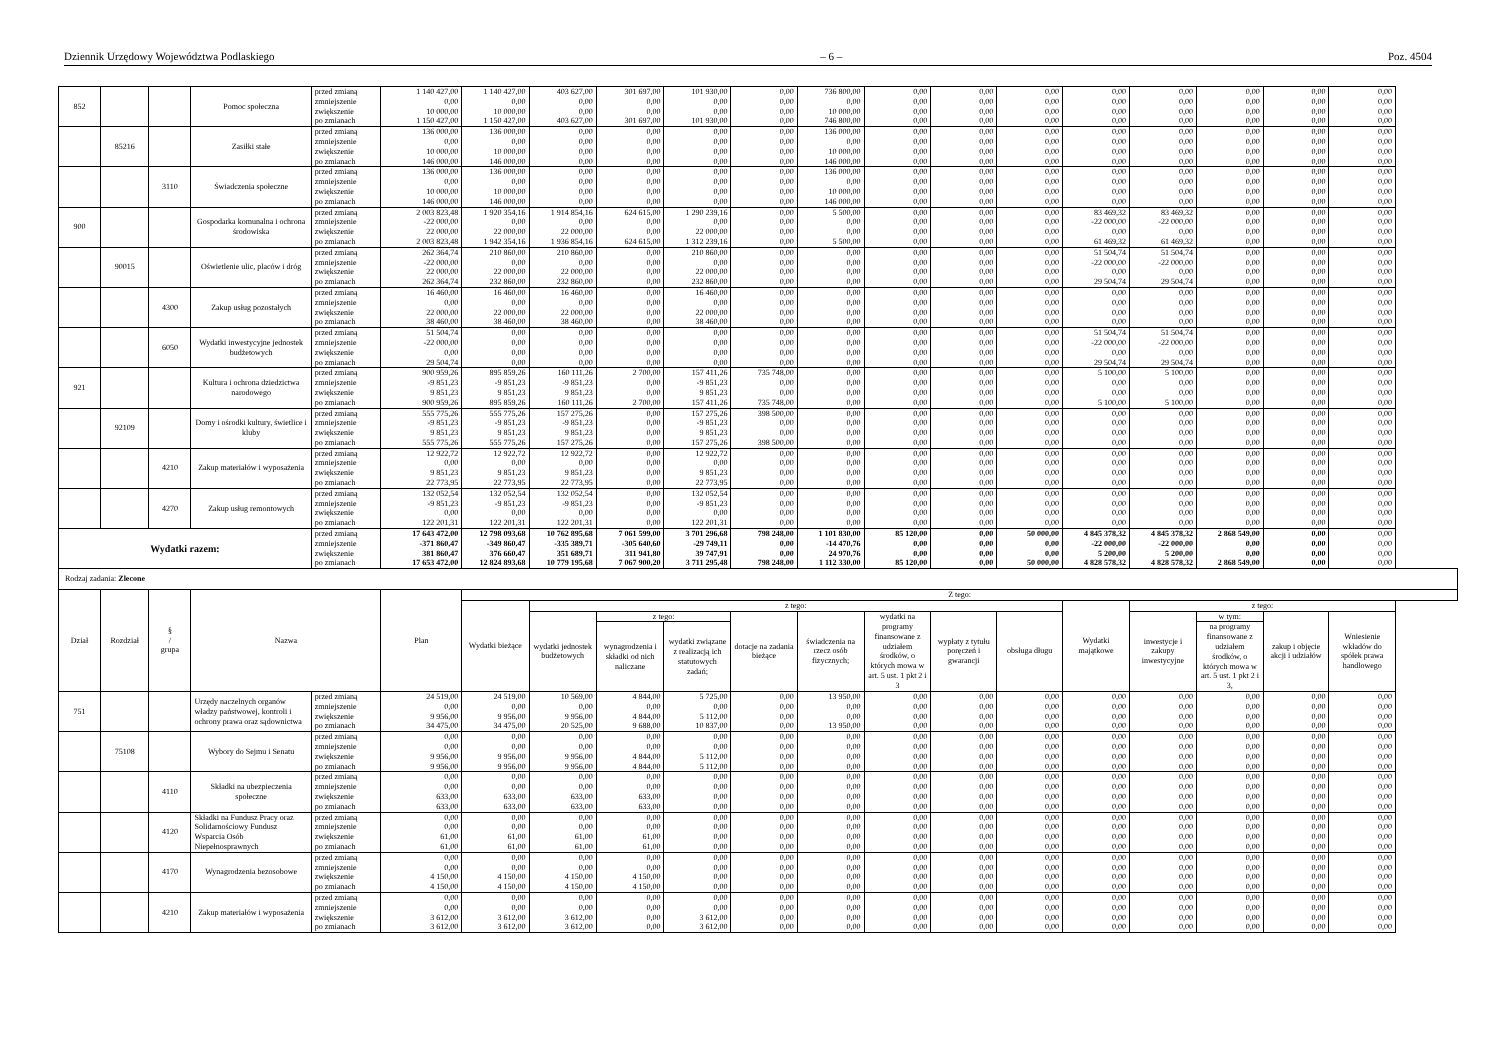Dziennik Urzędowy Województwa Podlaskiego – 6 – Poz. 4504
| 852 | | | Pomoc społeczna | przed zmianą | 1 140 427,00 | 1 140 427,00 | 403 627,00 | 301 697,00 | 101 930,00 | 0,00 | 736 800,00 | 0,00 | 0,00 | 0,00 | 0,00 | 0,00 | 0,00 | 0,00 | 0,00 |
| | | | | zmniejszenie | 0,00 | 0,00 | 0,00 | 0,00 | 0,00 | 0,00 | 0,00 | 0,00 | 0,00 | 0,00 | 0,00 | 0,00 | 0,00 | 0,00 | 0,00 |
| | | | | zwiększenie | 10 000,00 | 10 000,00 | 0,00 | 0,00 | 0,00 | 0,00 | 10 000,00 | 0,00 | 0,00 | 0,00 | 0,00 | 0,00 | 0,00 | 0,00 | 0,00 |
| | | | | po zmianach | 1 150 427,00 | 1 150 427,00 | 403 627,00 | 301 697,00 | 101 930,00 | 0,00 | 746 800,00 | 0,00 | 0,00 | 0,00 | 0,00 | 0,00 | 0,00 | 0,00 | 0,00 |
| | 85216 | | Zasiłki stałe | przed zmianą | 136 000,00 | 136 000,00 | 0,00 | 0,00 | 0,00 | 0,00 | 136 000,00 | 0,00 | 0,00 | 0,00 | 0,00 | 0,00 | 0,00 | 0,00 | 0,00 |
| | | | | zmniejszenie | 0,00 | 0,00 | 0,00 | 0,00 | 0,00 | 0,00 | 0,00 | 0,00 | 0,00 | 0,00 | 0,00 | 0,00 | 0,00 | 0,00 | 0,00 |
| | | | | zwiększenie | 10 000,00 | 10 000,00 | 0,00 | 0,00 | 0,00 | 0,00 | 10 000,00 | 0,00 | 0,00 | 0,00 | 0,00 | 0,00 | 0,00 | 0,00 | 0,00 |
| | | | | po zmianach | 146 000,00 | 146 000,00 | 0,00 | 0,00 | 0,00 | 0,00 | 146 000,00 | 0,00 | 0,00 | 0,00 | 0,00 | 0,00 | 0,00 | 0,00 | 0,00 |
| | | 3110 | Świadczenia społeczne | przed zmianą | 136 000,00 | 136 000,00 | 0,00 | 0,00 | 0,00 | 0,00 | 136 000,00 | 0,00 | 0,00 | 0,00 | 0,00 | 0,00 | 0,00 | 0,00 | 0,00 |
| | | | | zmniejszenie | 0,00 | 0,00 | 0,00 | 0,00 | 0,00 | 0,00 | 0,00 | 0,00 | 0,00 | 0,00 | 0,00 | 0,00 | 0,00 | 0,00 | 0,00 |
| | | | | zwiększenie | 10 000,00 | 10 000,00 | 0,00 | 0,00 | 0,00 | 0,00 | 10 000,00 | 0,00 | 0,00 | 0,00 | 0,00 | 0,00 | 0,00 | 0,00 | 0,00 |
| | | | | po zmianach | 146 000,00 | 146 000,00 | 0,00 | 0,00 | 0,00 | 0,00 | 146 000,00 | 0,00 | 0,00 | 0,00 | 0,00 | 0,00 | 0,00 | 0,00 | 0,00 |
| 900 | | | Gospodarka komunalna i ochrona środowiska | przed zmianą | 2 003 823,48 | 1 920 354,16 | 1 914 854,16 | 624 615,00 | 1 290 239,16 | 0,00 | 5 500,00 | 0,00 | 0,00 | 0,00 | 83 469,32 | 83 469,32 | 0,00 | 0,00 | 0,00 |
| | | | | zmniejszenie | -22 000,00 | 0,00 | 0,00 | 0,00 | 0,00 | 0,00 | 0,00 | 0,00 | 0,00 | 0,00 | -22 000,00 | -22 000,00 | 0,00 | 0,00 | 0,00 |
| | | | | zwiększenie | 22 000,00 | 22 000,00 | 22 000,00 | 0,00 | 22 000,00 | 0,00 | 0,00 | 0,00 | 0,00 | 0,00 | 0,00 | 0,00 | 0,00 | 0,00 | 0,00 |
| | | | | po zmianach | 2 003 823,48 | 1 942 354,16 | 1 936 854,16 | 624 615,00 | 1 312 239,16 | 0,00 | 5 500,00 | 0,00 | 0,00 | 0,00 | 61 469,32 | 61 469,32 | 0,00 | 0,00 | 0,00 |
| | 90015 | | Oświetlenie ulic, placów i dróg | przed zmianą | 262 364,74 | 210 860,00 | 210 860,00 | 0,00 | 210 860,00 | 0,00 | 0,00 | 0,00 | 0,00 | 0,00 | 51 504,74 | 51 504,74 | 0,00 | 0,00 | 0,00 |
| | | | | zmniejszenie | -22 000,00 | 0,00 | 0,00 | 0,00 | 0,00 | 0,00 | 0,00 | 0,00 | 0,00 | 0,00 | -22 000,00 | -22 000,00 | 0,00 | 0,00 | 0,00 |
| | | | | zwiększenie | 22 000,00 | 22 000,00 | 22 000,00 | 0,00 | 22 000,00 | 0,00 | 0,00 | 0,00 | 0,00 | 0,00 | 0,00 | 0,00 | 0,00 | 0,00 | 0,00 |
| | | | | po zmianach | 262 364,74 | 232 860,00 | 232 860,00 | 0,00 | 232 860,00 | 0,00 | 0,00 | 0,00 | 0,00 | 0,00 | 29 504,74 | 29 504,74 | 0,00 | 0,00 | 0,00 |
| | | 4300 | Zakup usług pozostałych | przed zmianą | 16 460,00 | 16 460,00 | 16 460,00 | 0,00 | 16 460,00 | 0,00 | 0,00 | 0,00 | 0,00 | 0,00 | 0,00 | 0,00 | 0,00 | 0,00 | 0,00 |
| | | | | zmniejszenie | 0,00 | 0,00 | 0,00 | 0,00 | 0,00 | 0,00 | 0,00 | 0,00 | 0,00 | 0,00 | 0,00 | 0,00 | 0,00 | 0,00 | 0,00 |
| | | | | zwiększenie | 22 000,00 | 22 000,00 | 22 000,00 | 0,00 | 22 000,00 | 0,00 | 0,00 | 0,00 | 0,00 | 0,00 | 0,00 | 0,00 | 0,00 | 0,00 | 0,00 |
| | | | | po zmianach | 38 460,00 | 38 460,00 | 38 460,00 | 0,00 | 38 460,00 | 0,00 | 0,00 | 0,00 | 0,00 | 0,00 | 0,00 | 0,00 | 0,00 | 0,00 | 0,00 |
| | | 6050 | Wydatki inwestycyjne jednostek budżetowych | przed zmianą | 51 504,74 | 0,00 | 0,00 | 0,00 | 0,00 | 0,00 | 0,00 | 0,00 | 0,00 | 0,00 | 51 504,74 | 51 504,74 | 0,00 | 0,00 | 0,00 |
| | | | | zmniejszenie | -22 000,00 | 0,00 | 0,00 | 0,00 | 0,00 | 0,00 | 0,00 | 0,00 | 0,00 | 0,00 | -22 000,00 | -22 000,00 | 0,00 | 0,00 | 0,00 |
| | | | | zwiększenie | 0,00 | 0,00 | 0,00 | 0,00 | 0,00 | 0,00 | 0,00 | 0,00 | 0,00 | 0,00 | 0,00 | 0,00 | 0,00 | 0,00 | 0,00 |
| | | | | po zmianach | 29 504,74 | 0,00 | 0,00 | 0,00 | 0,00 | 0,00 | 0,00 | 0,00 | 0,00 | 0,00 | 29 504,74 | 29 504,74 | 0,00 | 0,00 | 0,00 |
| 921 | | | Kultura i ochrona dziedzictwa narodowego | przed zmianą | 900 959,26 | 895 859,26 | 160 111,26 | 2 700,00 | 157 411,26 | 735 748,00 | 0,00 | 0,00 | 0,00 | 0,00 | 5 100,00 | 5 100,00 | 0,00 | 0,00 | 0,00 |
| | | | | zmniejszenie | -9 851,23 | -9 851,23 | -9 851,23 | 0,00 | -9 851,23 | 0,00 | 0,00 | 0,00 | 0,00 | 0,00 | 0,00 | 0,00 | 0,00 | 0,00 | 0,00 |
| | | | | zwiększenie | 9 851,23 | 9 851,23 | 9 851,23 | 0,00 | 9 851,23 | 0,00 | 0,00 | 0,00 | 0,00 | 0,00 | 0,00 | 0,00 | 0,00 | 0,00 | 0,00 |
| | | | | po zmianach | 900 959,26 | 895 859,26 | 160 111,26 | 2 700,00 | 157 411,26 | 735 748,00 | 0,00 | 0,00 | 0,00 | 0,00 | 5 100,00 | 5 100,00 | 0,00 | 0,00 | 0,00 |
| | 92109 | | Domy i ośrodki kultury, świetlice i kluby | przed zmianą | 555 775,26 | 555 775,26 | 157 275,26 | 0,00 | 157 275,26 | 398 500,00 | 0,00 | 0,00 | 0,00 | 0,00 | 0,00 | 0,00 | 0,00 | 0,00 | 0,00 |
| | | | | zmniejszenie | -9 851,23 | -9 851,23 | -9 851,23 | 0,00 | -9 851,23 | 0,00 | 0,00 | 0,00 | 0,00 | 0,00 | 0,00 | 0,00 | 0,00 | 0,00 | 0,00 |
| | | | | zwiększenie | 9 851,23 | 9 851,23 | 9 851,23 | 0,00 | 9 851,23 | 0,00 | 0,00 | 0,00 | 0,00 | 0,00 | 0,00 | 0,00 | 0,00 | 0,00 | 0,00 |
| | | | | po zmianach | 555 775,26 | 555 775,26 | 157 275,26 | 0,00 | 157 275,26 | 398 500,00 | 0,00 | 0,00 | 0,00 | 0,00 | 0,00 | 0,00 | 0,00 | 0,00 | 0,00 |
| | | 4210 | Zakup materiałów i wyposażenia | przed zmianą | 12 922,72 | 12 922,72 | 12 922,72 | 0,00 | 12 922,72 | 0,00 | 0,00 | 0,00 | 0,00 | 0,00 | 0,00 | 0,00 | 0,00 | 0,00 | 0,00 |
| | | | | zmniejszenie | 0,00 | 0,00 | 0,00 | 0,00 | 0,00 | 0,00 | 0,00 | 0,00 | 0,00 | 0,00 | 0,00 | 0,00 | 0,00 | 0,00 | 0,00 |
| | | | | zwiększenie | 9 851,23 | 9 851,23 | 9 851,23 | 0,00 | 9 851,23 | 0,00 | 0,00 | 0,00 | 0,00 | 0,00 | 0,00 | 0,00 | 0,00 | 0,00 | 0,00 |
| | | | | po zmianach | 22 773,95 | 22 773,95 | 22 773,95 | 0,00 | 22 773,95 | 0,00 | 0,00 | 0,00 | 0,00 | 0,00 | 0,00 | 0,00 | 0,00 | 0,00 | 0,00 |
| | | 4270 | Zakup usług remontowych | przed zmianą | 132 052,54 | 132 052,54 | 132 052,54 | 0,00 | 132 052,54 | 0,00 | 0,00 | 0,00 | 0,00 | 0,00 | 0,00 | 0,00 | 0,00 | 0,00 | 0,00 |
| | | | | zmniejszenie | -9 851,23 | -9 851,23 | -9 851,23 | 0,00 | -9 851,23 | 0,00 | 0,00 | 0,00 | 0,00 | 0,00 | 0,00 | 0,00 | 0,00 | 0,00 | 0,00 |
| | | | | zwiększenie | 0,00 | 0,00 | 0,00 | 0,00 | 0,00 | 0,00 | 0,00 | 0,00 | 0,00 | 0,00 | 0,00 | 0,00 | 0,00 | 0,00 | 0,00 |
| | | | | po zmianach | 122 201,31 | 122 201,31 | 122 201,31 | 0,00 | 122 201,31 | 0,00 | 0,00 | 0,00 | 0,00 | 0,00 | 0,00 | 0,00 | 0,00 | 0,00 | 0,00 |
| Wydatki razem: | | | | przed zmianą | 17 643 472,00 | 12 798 093,68 | 10 762 895,68 | 7 061 599,00 | 3 701 296,68 | 798 248,00 | 1 101 830,00 | 85 120,00 | 0,00 | 50 000,00 | 4 845 378,32 | 4 845 378,32 | 2 868 549,00 | 0,00 | 0,00 |
| | | | | zmniejszenie | -371 860,47 | -349 860,47 | -335 389,71 | -305 640,60 | -29 749,11 | 0,00 | -14 470,76 | 0,00 | 0,00 | 0,00 | -22 000,00 | -22 000,00 | 0,00 | 0,00 | 0,00 |
| | | | | zwiększenie | 381 860,47 | 376 660,47 | 351 689,71 | 311 941,80 | 39 747,91 | 0,00 | 24 970,76 | 0,00 | 0,00 | 0,00 | 5 200,00 | 5 200,00 | 0,00 | 0,00 | 0,00 |
| | | | | po zmianach | 17 653 472,00 | 12 824 893,68 | 10 779 195,68 | 7 067 900,20 | 3 711 295,48 | 798 248,00 | 1 112 330,00 | 85 120,00 | 0,00 | 50 000,00 | 4 828 578,32 | 4 828 578,32 | 2 868 549,00 | 0,00 | 0,00 |
| Rodzaj zadania: Zlecone | | | | | | | | | | | | | | | | | | | |
| Dział | Rozdział | § / grupa | Nazwa | | Plan | Z tego: | | | | | | | | | | | | | |
| | | | | | | Wydatki bieżące | z tego: | | | | | | | | Wydatki majątkowe | z tego: | | | |
| | | | | | | | wydatki jednostek budżetowych | z tego: | | dotacje na zadania bieżące | świadczenia na rzecz osób fizycznych; | wydatki na programy finansowane z udziałem środków, o których mowa w art. 5 ust. 1 pkt 2 i 3 | wypłaty z tytułu poręczeń i gwarancji | obsługa długu | | inwestycje i zakupy inwestycyjne | w tym: | zakup i objęcie akcji i udziałów | Wniesienie wkładów do spółek prawa handlowego |
| | | | | | | | | wynagrodzenia i składki od nich naliczane | wydatki związane z realizacją ich statutowych zadań; | | | | | | | | na programy finansowane z udziałem środków, o których mowa w art. 5 ust. 1 pkt 2 i 3, | | |
| 751 | | | Urzędy naczelnych organów władzy państwowej, kontroli i ochrony prawa oraz sądownictwa | przed zmianą | 24 519,00 | 24 519,00 | 10 569,00 | 4 844,00 | 5 725,00 | 0,00 | 13 950,00 | 0,00 | 0,00 | 0,00 | 0,00 | 0,00 | 0,00 | 0,00 | 0,00 |
| | | | | zmniejszenie | 0,00 | 0,00 | 0,00 | 0,00 | 0,00 | 0,00 | 0,00 | 0,00 | 0,00 | 0,00 | 0,00 | 0,00 | 0,00 | 0,00 | 0,00 |
| | | | | zwiększenie | 9 956,00 | 9 956,00 | 9 956,00 | 4 844,00 | 5 112,00 | 0,00 | 0,00 | 0,00 | 0,00 | 0,00 | 0,00 | 0,00 | 0,00 | 0,00 | 0,00 |
| | | | | po zmianach | 34 475,00 | 34 475,00 | 20 525,00 | 9 688,00 | 10 837,00 | 0,00 | 13 950,00 | 0,00 | 0,00 | 0,00 | 0,00 | 0,00 | 0,00 | 0,00 | 0,00 |
| | 75108 | | Wybory do Sejmu i Senatu | przed zmianą | 0,00 | 0,00 | 0,00 | 0,00 | 0,00 | 0,00 | 0,00 | 0,00 | 0,00 | 0,00 | 0,00 | 0,00 | 0,00 | 0,00 | 0,00 |
| | | | | zmniejszenie | 0,00 | 0,00 | 0,00 | 0,00 | 0,00 | 0,00 | 0,00 | 0,00 | 0,00 | 0,00 | 0,00 | 0,00 | 0,00 | 0,00 | 0,00 |
| | | | | zwiększenie | 9 956,00 | 9 956,00 | 9 956,00 | 4 844,00 | 5 112,00 | 0,00 | 0,00 | 0,00 | 0,00 | 0,00 | 0,00 | 0,00 | 0,00 | 0,00 | 0,00 |
| | | | | po zmianach | 9 956,00 | 9 956,00 | 9 956,00 | 4 844,00 | 5 112,00 | 0,00 | 0,00 | 0,00 | 0,00 | 0,00 | 0,00 | 0,00 | 0,00 | 0,00 | 0,00 |
| | | 4110 | Składki na ubezpieczenia społeczne | przed zmianą | 0,00 | 0,00 | 0,00 | 0,00 | 0,00 | 0,00 | 0,00 | 0,00 | 0,00 | 0,00 | 0,00 | 0,00 | 0,00 | 0,00 | 0,00 |
| | | | | zmniejszenie | 0,00 | 0,00 | 0,00 | 0,00 | 0,00 | 0,00 | 0,00 | 0,00 | 0,00 | 0,00 | 0,00 | 0,00 | 0,00 | 0,00 | 0,00 |
| | | | | zwiększenie | 633,00 | 633,00 | 633,00 | 633,00 | 0,00 | 0,00 | 0,00 | 0,00 | 0,00 | 0,00 | 0,00 | 0,00 | 0,00 | 0,00 | 0,00 |
| | | | | po zmianach | 633,00 | 633,00 | 633,00 | 633,00 | 0,00 | 0,00 | 0,00 | 0,00 | 0,00 | 0,00 | 0,00 | 0,00 | 0,00 | 0,00 | 0,00 |
| | | 4120 | Składki na Fundusz Pracy oraz Solidarnościowy Fundusz Wsparcia Osób Niepełnosprawnych | przed zmianą | 0,00 | 0,00 | 0,00 | 0,00 | 0,00 | 0,00 | 0,00 | 0,00 | 0,00 | 0,00 | 0,00 | 0,00 | 0,00 | 0,00 | 0,00 |
| | | | | zmniejszenie | 0,00 | 0,00 | 0,00 | 0,00 | 0,00 | 0,00 | 0,00 | 0,00 | 0,00 | 0,00 | 0,00 | 0,00 | 0,00 | 0,00 | 0,00 |
| | | | | zwiększenie | 61,00 | 61,00 | 61,00 | 61,00 | 0,00 | 0,00 | 0,00 | 0,00 | 0,00 | 0,00 | 0,00 | 0,00 | 0,00 | 0,00 | 0,00 |
| | | | | po zmianach | 61,00 | 61,00 | 61,00 | 61,00 | 0,00 | 0,00 | 0,00 | 0,00 | 0,00 | 0,00 | 0,00 | 0,00 | 0,00 | 0,00 | 0,00 |
| | | 4170 | Wynagrodzenia bezosobowe | przed zmianą | 0,00 | 0,00 | 0,00 | 0,00 | 0,00 | 0,00 | 0,00 | 0,00 | 0,00 | 0,00 | 0,00 | 0,00 | 0,00 | 0,00 | 0,00 |
| | | | | zmniejszenie | 0,00 | 0,00 | 0,00 | 0,00 | 0,00 | 0,00 | 0,00 | 0,00 | 0,00 | 0,00 | 0,00 | 0,00 | 0,00 | 0,00 | 0,00 |
| | | | | zwiększenie | 4 150,00 | 4 150,00 | 4 150,00 | 4 150,00 | 0,00 | 0,00 | 0,00 | 0,00 | 0,00 | 0,00 | 0,00 | 0,00 | 0,00 | 0,00 | 0,00 |
| | | | | po zmianach | 4 150,00 | 4 150,00 | 4 150,00 | 4 150,00 | 0,00 | 0,00 | 0,00 | 0,00 | 0,00 | 0,00 | 0,00 | 0,00 | 0,00 | 0,00 | 0,00 |
| | | 4210 | Zakup materiałów i wyposażenia | przed zmianą | 0,00 | 0,00 | 0,00 | 0,00 | 0,00 | 0,00 | 0,00 | 0,00 | 0,00 | 0,00 | 0,00 | 0,00 | 0,00 | 0,00 | 0,00 |
| | | | | zmniejszenie | 0,00 | 0,00 | 0,00 | 0,00 | 0,00 | 0,00 | 0,00 | 0,00 | 0,00 | 0,00 | 0,00 | 0,00 | 0,00 | 0,00 | 0,00 |
| | | | | zwiększenie | 3 612,00 | 3 612,00 | 3 612,00 | 0,00 | 3 612,00 | 0,00 | 0,00 | 0,00 | 0,00 | 0,00 | 0,00 | 0,00 | 0,00 | 0,00 | 0,00 |
| | | | | po zmianach | 3 612,00 | 3 612,00 | 3 612,00 | 0,00 | 3 612,00 | 0,00 | 0,00 | 0,00 | 0,00 | 0,00 | 0,00 | 0,00 | 0,00 | 0,00 | 0,00 |